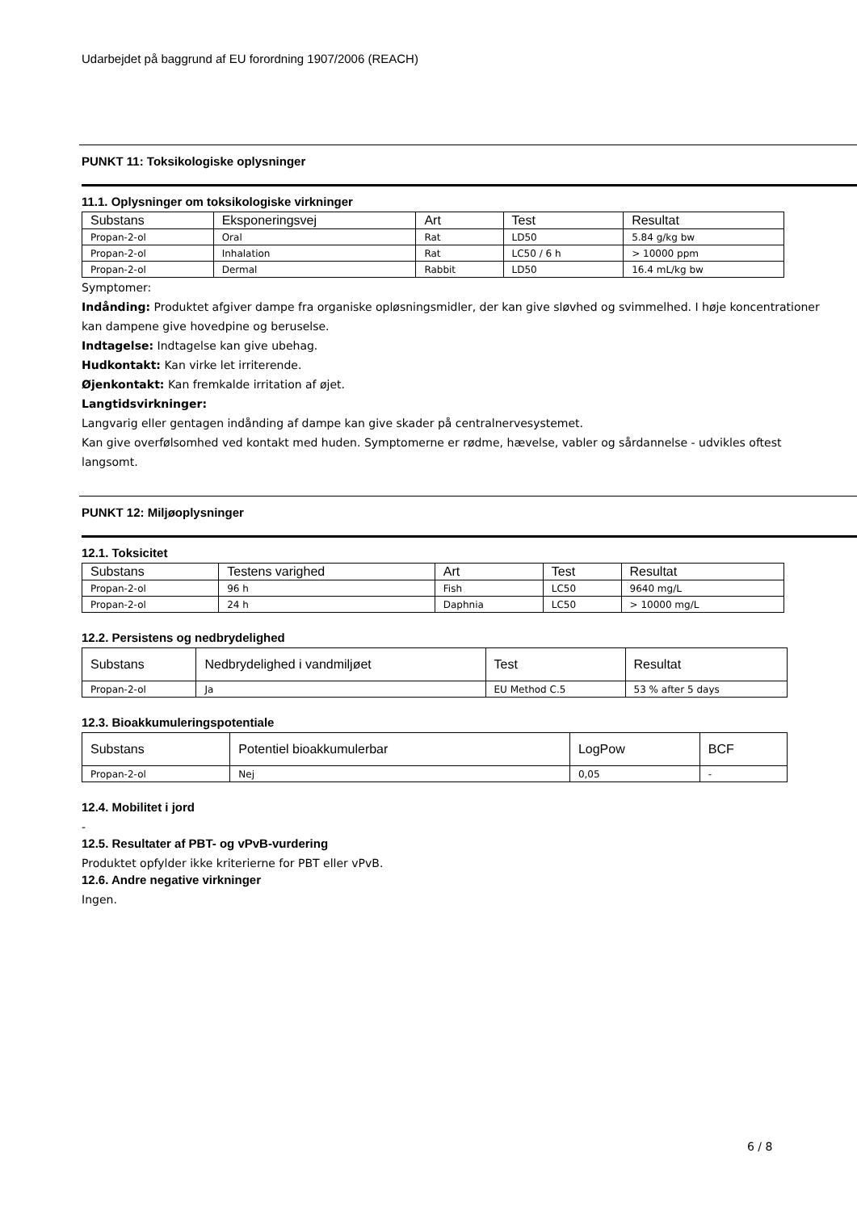Udarbejdet på baggrund af EU forordning 1907/2006 (REACH)
PUNKT 11: Toksikologiske oplysninger
11.1. Oplysninger om toksikologiske virkninger
| Substans | Eksponeringsvej | Art | Test | Resultat |
| --- | --- | --- | --- | --- |
| Propan-2-ol | Oral | Rat | LD50 | 5.84 g/kg bw |
| Propan-2-ol | Inhalation | Rat | LC50 / 6 h | > 10000 ppm |
| Propan-2-ol | Dermal | Rabbit | LD50 | 16.4 mL/kg bw |
Symptomer:
Indånding: Produktet afgiver dampe fra organiske opløsningsmidler, der kan give sløvhed og svimmelhed. I høje koncentrationer kan dampene give hovedpine og beruselse.
Indtagelse: Indtagelse kan give ubehag.
Hudkontakt: Kan virke let irriterende.
Øjenkontakt: Kan fremkalde irritation af øjet.
Langtidsvirkninger:
Langvarig eller gentagen indånding af dampe kan give skader på centralnervesystemet.
Kan give overfølsomhed ved kontakt med huden. Symptomerne er rødme, hævelse, vabler og sårdannelse - udvikles oftest langsomt.
PUNKT 12: Miljøoplysninger
12.1. Toksicitet
| Substans | Testens varighed | Art | Test | Resultat |
| --- | --- | --- | --- | --- |
| Propan-2-ol | 96 h | Fish | LC50 | 9640 mg/L |
| Propan-2-ol | 24 h | Daphnia | LC50 | > 10000 mg/L |
12.2. Persistens og nedbrydelighed
| Substans | Nedbrydelighed i vandmiljøet | Test | Resultat |
| --- | --- | --- | --- |
| Propan-2-ol | Ja | EU Method C.5 | 53 % after 5 days |
12.3. Bioakkumuleringspotentiale
| Substans | Potentiel bioakkumulerbar | LogPow | BCF |
| --- | --- | --- | --- |
| Propan-2-ol | Nej | 0,05 | - |
12.4. Mobilitet i jord
-
12.5. Resultater af PBT- og vPvB-vurdering
Produktet opfylder ikke kriterierne for PBT eller vPvB.
12.6. Andre negative virkninger
Ingen.
6 / 8